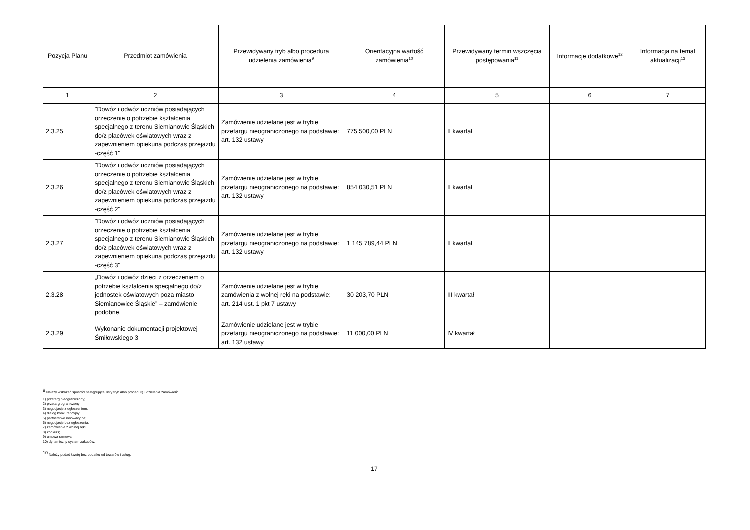| Pozycja Planu | Przedmiot zamówienia | Przewidywany tryb albo procedura udzielenia zamówienia<sup>9</sup> | Orientacyjna wartość zamówienia<sup>10</sup> | Przewidywany termin wszczęcia postępowania<sup>11</sup> | Informacje dodatkowe<sup>12</sup> | Informacja na temat aktualizacji<sup>13</sup> |
| --- | --- | --- | --- | --- | --- | --- |
| 1 | 2 | 3 | 4 | 5 | 6 | 7 |
| 2.3.25 | "Dowóz i odwóz uczniów posiadających orzeczenie o potrzebie kształcenia specjalnego z terenu Siemianowic Śląskich do/z placówek oświatowych wraz z zapewnieniem opiekuna podczas przejazdu -część 1" | Zamówienie udzielane jest w trybie przetargu nieograniczonego na podstawie: art. 132 ustawy | 775 500,00 PLN | II kwartał | | |
| 2.3.26 | "Dowóz i odwóz uczniów posiadających orzeczenie o potrzebie kształcenia specjalnego z terenu Siemianowic Śląskich do/z placówek oświatowych wraz z zapewnieniem opiekuna podczas przejazdu -część 2" | Zamówienie udzielane jest w trybie przetargu nieograniczonego na podstawie: art. 132 ustawy | 854 030,51 PLN | II kwartał | | |
| 2.3.27 | "Dowóz i odwóz uczniów posiadających orzeczenie o potrzebie kształcenia specjalnego z terenu Siemianowic Śląskich do/z placówek oświatowych wraz z zapewnieniem opiekuna podczas przejazdu -część 3" | Zamówienie udzielane jest w trybie przetargu nieograniczonego na podstawie: art. 132 ustawy | 1 145 789,44 PLN | II kwartał | | |
| 2.3.28 | „Dowóz i odwóz dzieci z orzeczeniem o potrzebie kształcenia specjalnego do/z jednostek oświatowych poza miasto Siemianowice Śląskie” – zamówienie podobne. | Zamówienie udzielane jest w trybie zamówienia z wolnej ręki na podstawie: art. 214 ust. 1 pkt 7 ustawy | 30 203,70 PLN | III kwartał | | |
| 2.3.29 | Wykonanie dokumentacji projektowej Śmiłowskiego 3 | Zamówienie udzielane jest w trybie przetargu nieograniczonego na podstawie: art. 132 ustawy | 11 000,00 PLN | IV kwartał | | |
<sup>9</sup> Należy wskazać spośród następującej listy tryb albo procedurę udzielania zamówień:
1) przetarg nieograniczony;
2) przetarg ograniczony;
3) negocjacje z ogłoszeniem;
4) dialog konkurencyjny;
5) partnerstwo innowacyjne;
6) negocjacje bez ogłoszenia;
7) zamówienie z wolnej ręki;
8) konkurs;
9) umowa ramowa;
10) dynamiczny system zakupów.
<sup>10</sup> Należy podać kwotę bez podatku od towarów i usług.
17